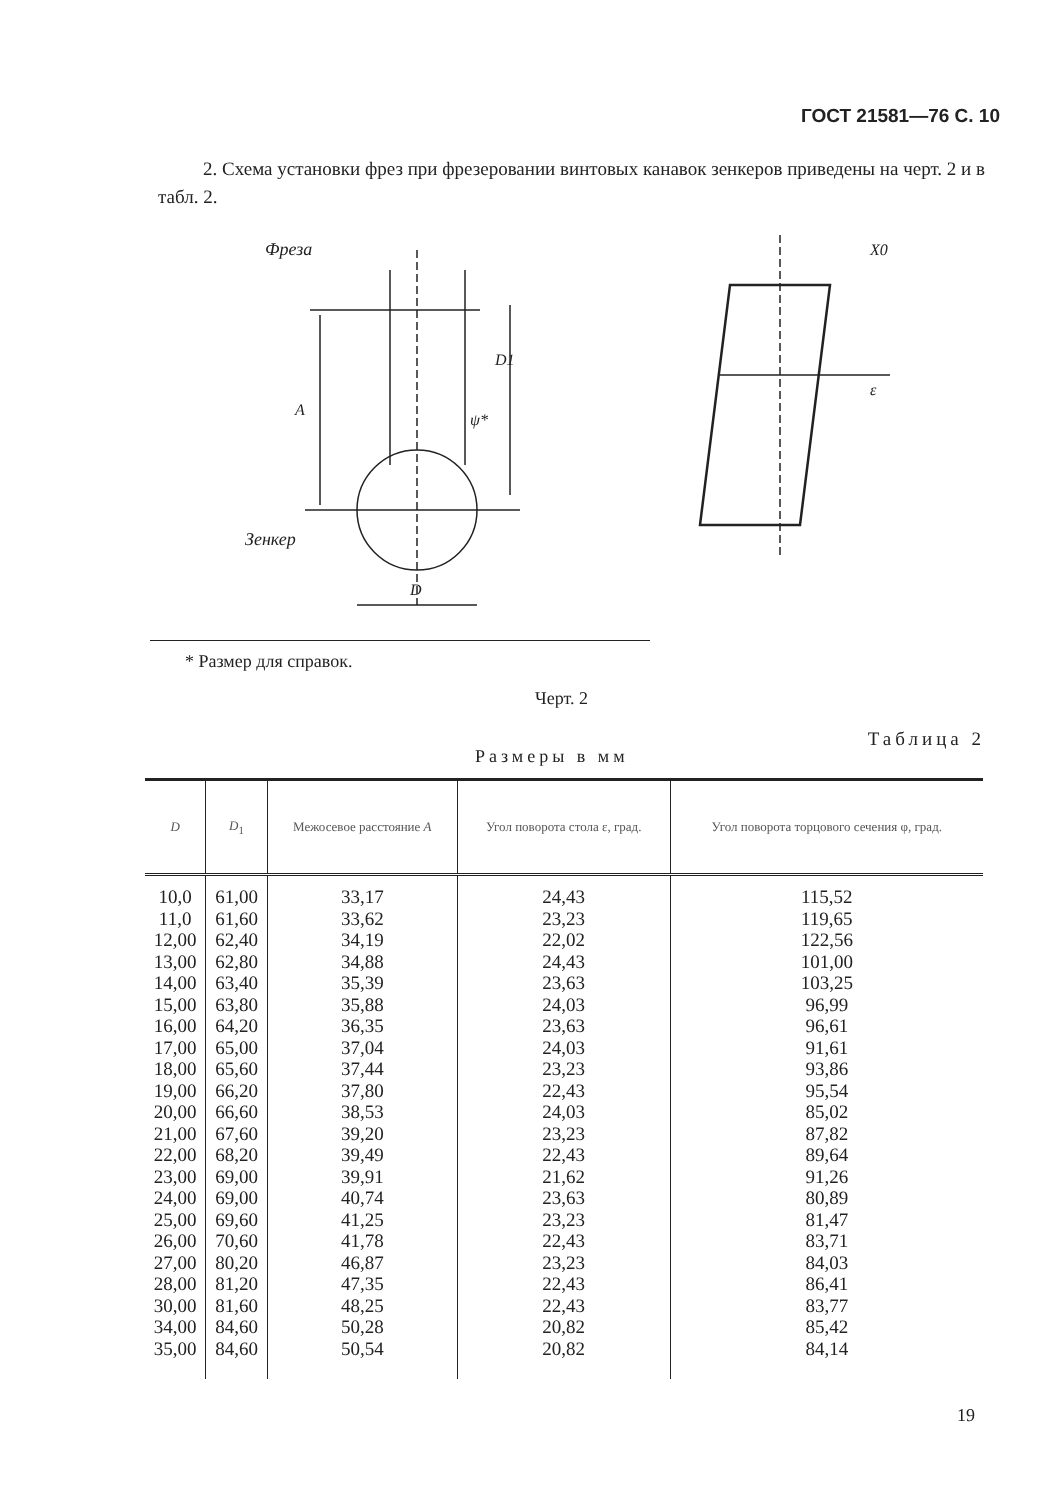ГОСТ 21581—76 С. 10
2. Схема установки фрез при фрезеровании винтовых канавок зенкеров приведены на черт. 2 и в табл. 2.
Фреза
A
D1
ψ*
Зенкер
D
ε
X0
* Размер для справок.
Черт. 2
Таблица 2
Размеры в мм
| D | D<sub>1</sub> | Межосевое расстояние A | Угол поворота стола ε, град. | Угол поворота торцового сечения φ, град. |
| --- | --- | --- | --- | --- |
| 10,0 11,0 12,00 13,00 14,00 15,00 16,00 17,00 18,00 19,00 20,00 21,00 22,00 23,00 24,00 25,00 26,00 27,00 28,00 30,00 34,00 35,00 | 61,00 61,60 62,40 62,80 63,40 63,80 64,20 65,00 65,60 66,20 66,60 67,60 68,20 69,00 69,00 69,60 70,60 80,20 81,20 81,60 84,60 84,60 | 33,17 33,62 34,19 34,88 35,39 35,88 36,35 37,04 37,44 37,80 38,53 39,20 39,49 39,91 40,74 41,25 41,78 46,87 47,35 48,25 50,28 50,54 | 24,43 23,23 22,02 24,43 23,63 24,03 23,63 24,03 23,23 22,43 24,03 23,23 22,43 21,62 23,63 23,23 22,43 23,23 22,43 22,43 20,82 20,82 | 115,52 119,65 122,56 101,00 103,25 96,99 96,61 91,61 93,86 95,54 85,02 87,82 89,64 91,26 80,89 81,47 83,71 84,03 86,41 83,77 85,42 84,14 |
19